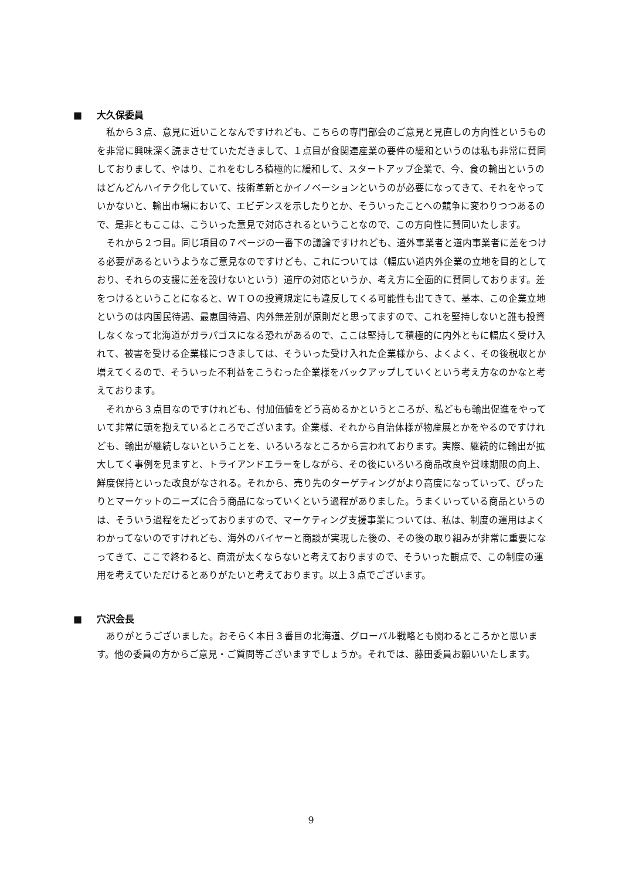■ 大久保委員
私から３点、意見に近いことなんですけれども、こちらの専門部会のご意見と見直しの方向性というものを非常に興味深く読まさせていただきまして、１点目が食関連産業の要件の緩和というのは私も非常に賛同しておりまして、やはり、これをむしろ積極的に緩和して、スタートアップ企業で、今、食の輸出というのはどんどんハイテク化していて、技術革新とかイノベーションというのが必要になってきて、それをやっていかないと、輸出市場において、エビデンスを示したりとか、そういったことへの競争に変わりつつあるので、是非ともここは、こういった意見で対応されるということなので、この方向性に賛同いたします。
それから２つ目。同じ項目の７ページの一番下の議論ですけれども、道外事業者と道内事業者に差をつける必要があるというようなご意見なのですけども、これについては（幅広い道内外企業の立地を目的としており、それらの支援に差を設けないという）道庁の対応というか、考え方に全面的に賛同しております。差をつけるということになると、ＷＴＯの投資規定にも違反してくる可能性も出てきて、基本、この企業立地というのは内国民待遇、最恵国待遇、内外無差別が原則だと思ってますので、これを堅持しないと誰も投資しなくなって北海道がガラパゴスになる恐れがあるので、ここは堅持して積極的に内外ともに幅広く受け入れて、被害を受ける企業様につきましては、そういった受け入れた企業様から、よくよく、その後税収とか増えてくるので、そういった不利益をこうむった企業様をバックアップしていくという考え方なのかなと考えております。
それから３点目なのですけれども、付加価値をどう高めるかというところが、私どもも輸出促進をやっていて非常に頭を抱えているところでございます。企業様、それから自治体様が物産展とかをやるのですけれども、輸出が継続しないということを、いろいろなところから言われております。実際、継続的に輸出が拡大してく事例を見ますと、トライアンドエラーをしながら、その後にいろいろ商品改良や賞味期限の向上、鮮度保持といった改良がなされる。それから、売り先のターゲティングがより高度になっていって、ぴったりとマーケットのニーズに合う商品になっていくという過程がありました。うまくいっている商品というのは、そういう過程をたどっておりますので、マーケティング支援事業については、私は、制度の運用はよくわかってないのですけれども、海外のバイヤーと商談が実現した後の、その後の取り組みが非常に重要になってきて、ここで終わると、商流が太くならないと考えておりますので、そういった観点で、この制度の運用を考えていただけるとありがたいと考えております。以上３点でございます。
■ 穴沢会長
ありがとうございました。おそらく本日３番目の北海道、グローバル戦略とも関わるところかと思います。他の委員の方からご意見・ご質問等ございますでしょうか。それでは、藤田委員お願いいたします。
9